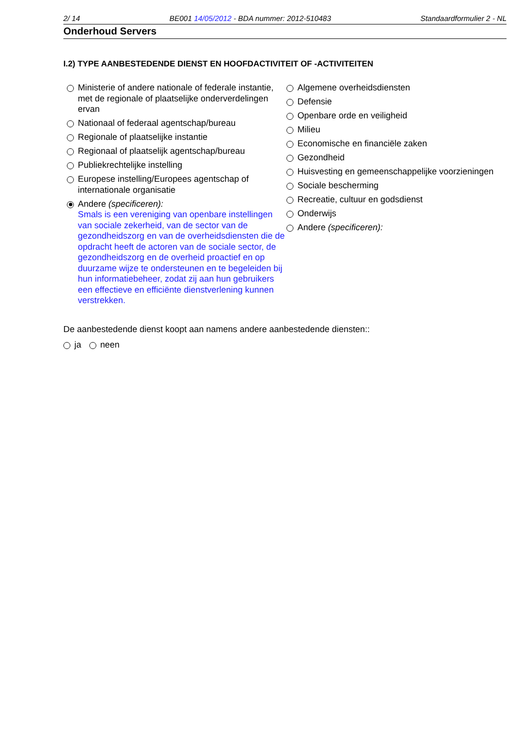2/ 14 BE001 14/05/2012 - BDA nummer: 2012-510483 Standaardformulier 2 - NL
Onderhoud Servers
I.2) TYPE AANBESTEDENDE DIENST EN HOOFDACTIVITEIT OF -ACTIVITEITEN
Ministerie of andere nationale of federale instantie, met de regionale of plaatselijke onderverdelingen ervan
Nationaal of federaal agentschap/bureau
Regionale of plaatselijke instantie
Regionaal of plaatselijk agentschap/bureau
Publiekrechtelijke instelling
Europese instelling/Europees agentschap of internationale organisatie
Andere (specificeren):
Smals is een vereniging van openbare instellingen van sociale zekerheid, van de sector van de gezondheidszorg en van de overheidsdiensten die de opdracht heeft de actoren van de sociale sector, de gezondheidszorg en de overheid proactief en op duurzame wijze te ondersteunen en te begeleiden bij hun informatiebeheer, zodat zij aan hun gebruikers een effectieve en efficiënte dienstverlening kunnen verstrekken.
Algemene overheidsdiensten
Defensie
Openbare orde en veiligheid
Milieu
Economische en financiële zaken
Gezondheid
Huisvesting en gemeenschappelijke voorzieningen
Sociale bescherming
Recreatie, cultuur en godsdienst
Onderwijs
Andere (specificeren):
De aanbestedende dienst koopt aan namens andere aanbestedende diensten::
ja neen